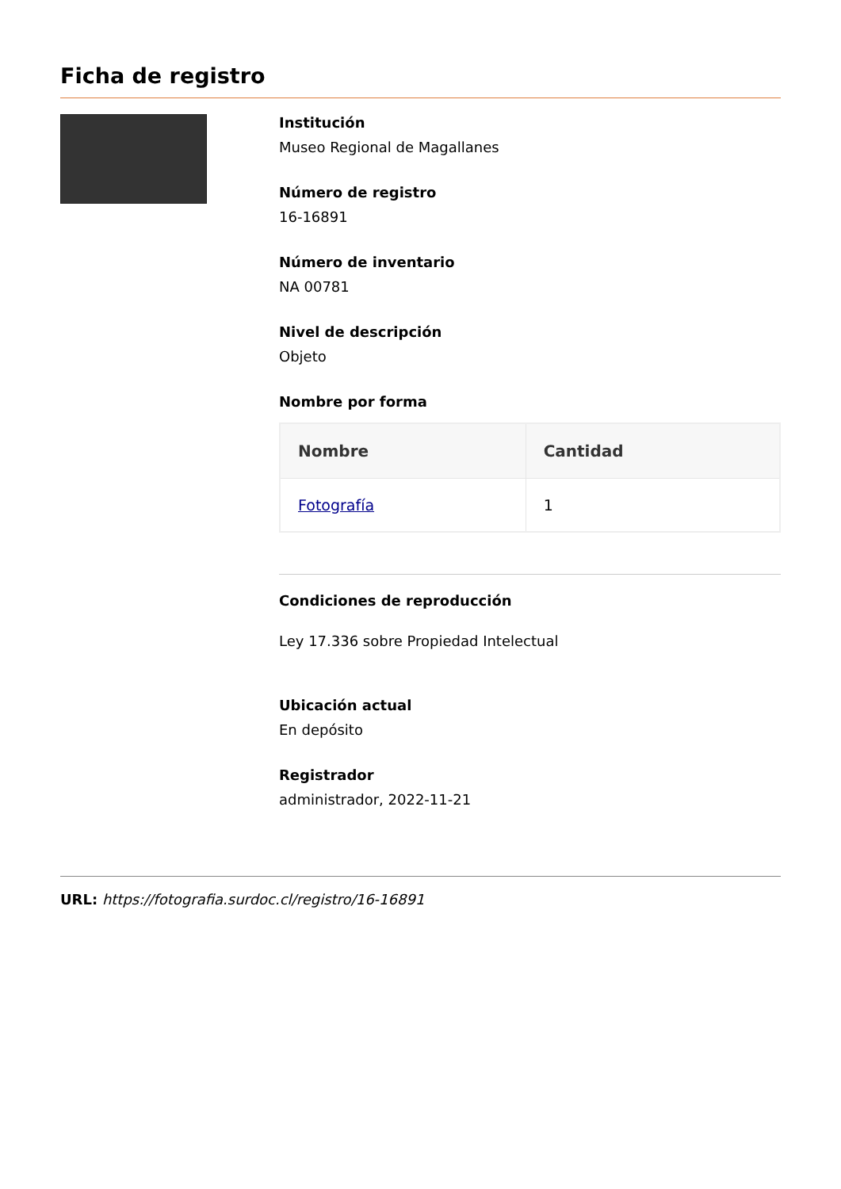Ficha de registro
Institución
Museo Regional de Magallanes
Número de registro
16-16891
Número de inventario
NA 00781
Nivel de descripción
Objeto
Nombre por forma
| Nombre | Cantidad |
| --- | --- |
| Fotografía | 1 |
Condiciones de reproducción
Ley 17.336 sobre Propiedad Intelectual
Ubicación actual
En depósito
Registrador
administrador, 2022-11-21
URL: https://fotografia.surdoc.cl/registro/16-16891